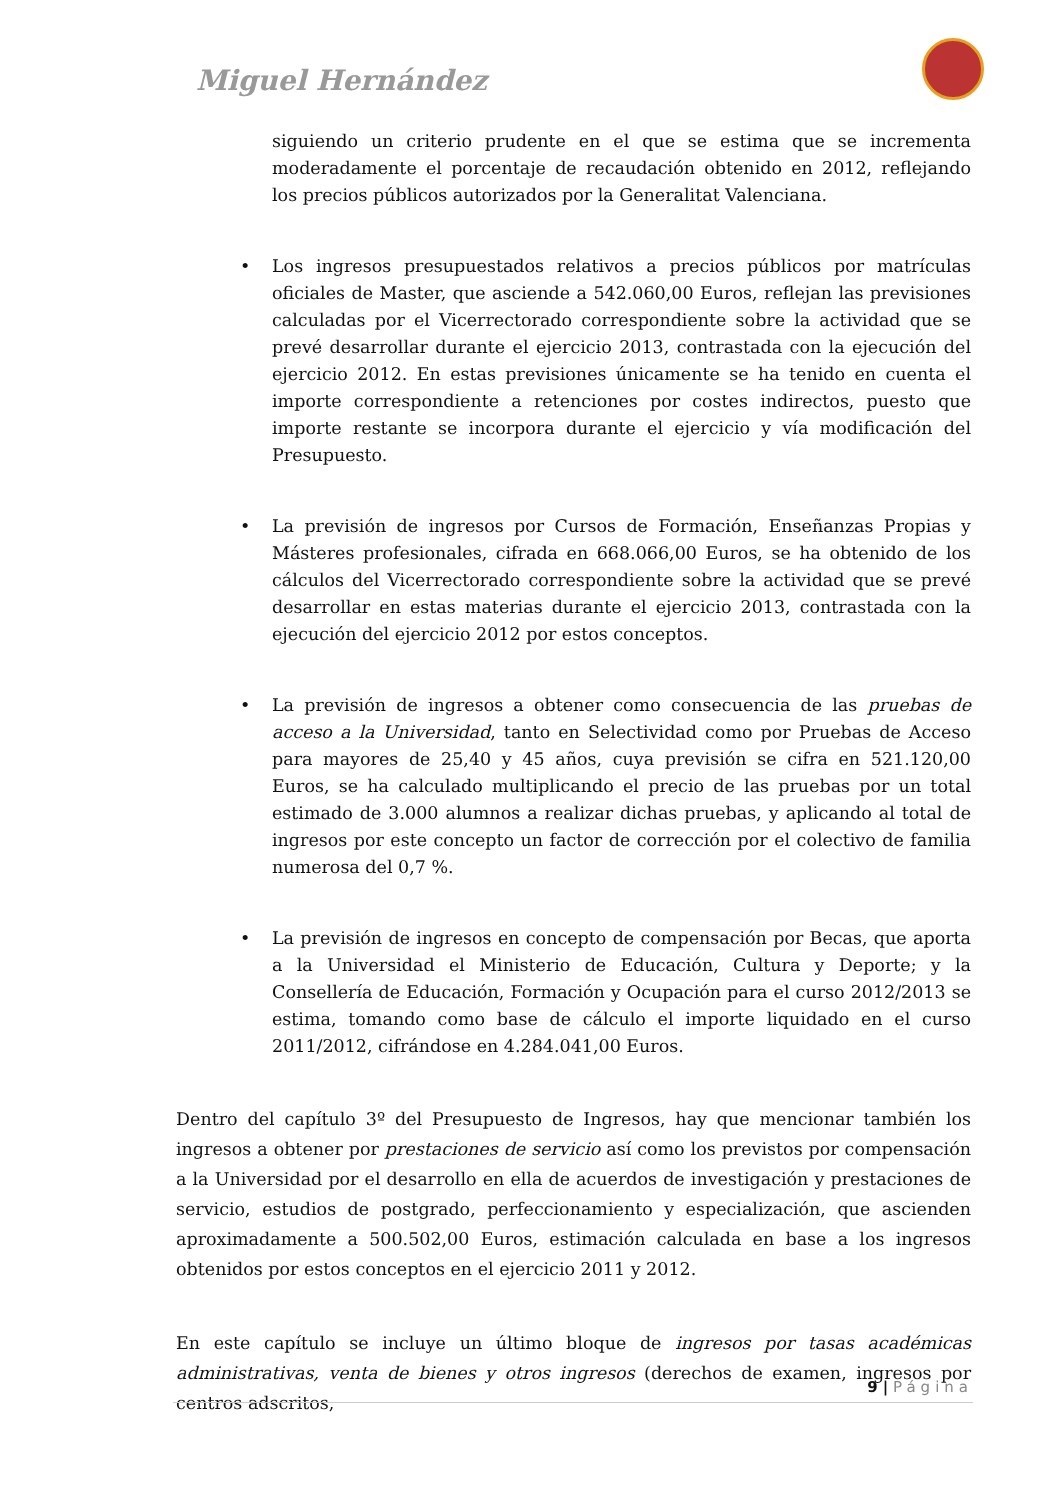Miguel Hernández
siguiendo un criterio prudente en el que se estima que se incrementa moderadamente el porcentaje de recaudación obtenido en 2012, reflejando los precios públicos autorizados por la Generalitat Valenciana.
• Los ingresos presupuestados relativos a precios públicos por matrículas oficiales de Master, que asciende a 542.060,00 Euros, reflejan las previsiones calculadas por el Vicerrectorado correspondiente sobre la actividad que se prevé desarrollar durante el ejercicio 2013, contrastada con la ejecución del ejercicio 2012. En estas previsiones únicamente se ha tenido en cuenta el importe correspondiente a retenciones por costes indirectos, puesto que importe restante se incorpora durante el ejercicio y vía modificación del Presupuesto.
• La previsión de ingresos por Cursos de Formación, Enseñanzas Propias y Másteres profesionales, cifrada en 668.066,00 Euros, se ha obtenido de los cálculos del Vicerrectorado correspondiente sobre la actividad que se prevé desarrollar en estas materias durante el ejercicio 2013, contrastada con la ejecución del ejercicio 2012 por estos conceptos.
• La previsión de ingresos a obtener como consecuencia de las pruebas de acceso a la Universidad, tanto en Selectividad como por Pruebas de Acceso para mayores de 25,40 y 45 años, cuya previsión se cifra en 521.120,00 Euros, se ha calculado multiplicando el precio de las pruebas por un total estimado de 3.000 alumnos a realizar dichas pruebas, y aplicando al total de ingresos por este concepto un factor de corrección por el colectivo de familia numerosa del 0,7 %.
• La previsión de ingresos en concepto de compensación por Becas, que aporta a la Universidad el Ministerio de Educación, Cultura y Deporte; y la Consellería de Educación, Formación y Ocupación para el curso 2012/2013 se estima, tomando como base de cálculo el importe liquidado en el curso 2011/2012, cifrándose en 4.284.041,00 Euros.
Dentro del capítulo 3º del Presupuesto de Ingresos, hay que mencionar también los ingresos a obtener por prestaciones de servicio así como los previstos por compensación a la Universidad por el desarrollo en ella de acuerdos de investigación y prestaciones de servicio, estudios de postgrado, perfeccionamiento y especialización, que ascienden aproximadamente a 500.502,00 Euros, estimación calculada en base a los ingresos obtenidos por estos conceptos en el ejercicio 2011 y 2012.
En este capítulo se incluye un último bloque de ingresos por tasas académicas administrativas, venta de bienes y otros ingresos (derechos de examen, ingresos por centros adscritos,
9 | Página